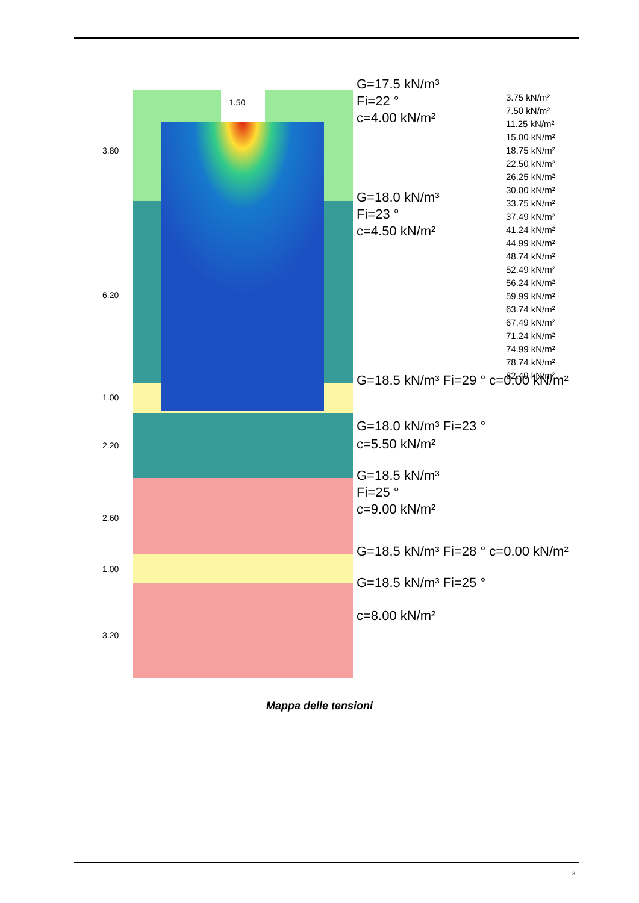G=17.5 kN/m³
Fi=22 °
c=4.00 kN/m²
G=18.0 kN/m³
Fi=23 °
c=4.50 kN/m²
G=18.5 kN/m³ Fi=29 ° c=0.00 kN/m²
G=18.0 kN/m³ Fi=23 °
c=5.50 kN/m²
G=18.5 kN/m³
Fi=25 °
c=9.00 kN/m²
G=18.5 kN/m³ Fi=28 ° c=0.00 kN/m²
G=18.5 kN/m³ Fi=25 °
c=8.00 kN/m²
1.50
3.80
6.20
1.00
2.20
2.60
1.00
3.20
3.75 kN/m²
7.50 kN/m²
11.25 kN/m²
15.00 kN/m²
18.75 kN/m²
22.50 kN/m²
26.25 kN/m²
30.00 kN/m²
33.75 kN/m²
37.49 kN/m²
41.24 kN/m²
44.99 kN/m²
48.74 kN/m²
52.49 kN/m²
56.24 kN/m²
59.99 kN/m²
63.74 kN/m²
67.49 kN/m²
71.24 kN/m²
74.99 kN/m²
78.74 kN/m²
82.49 kN/m²
Mappa delle tensioni
3